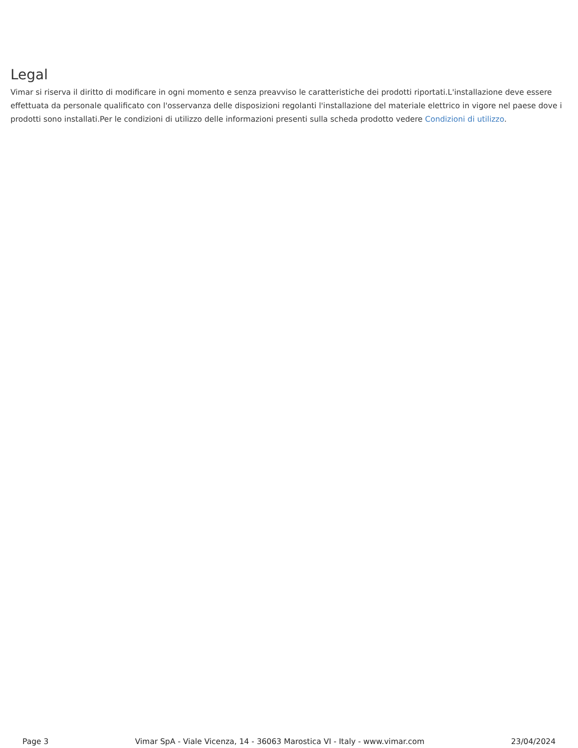Legal
Vimar si riserva il diritto di modificare in ogni momento e senza preavviso le caratteristiche dei prodotti riportati.L'installazione deve essere effettuata da personale qualificato con l'osservanza delle disposizioni regolanti l'installazione del materiale elettrico in vigore nel paese dove i prodotti sono installati.Per le condizioni di utilizzo delle informazioni presenti sulla scheda prodotto vedere Condizioni di utilizzo.
Page 3 Vimar SpA - Viale Vicenza, 14 - 36063 Marostica VI - Italy - www.vimar.com 23/04/2024